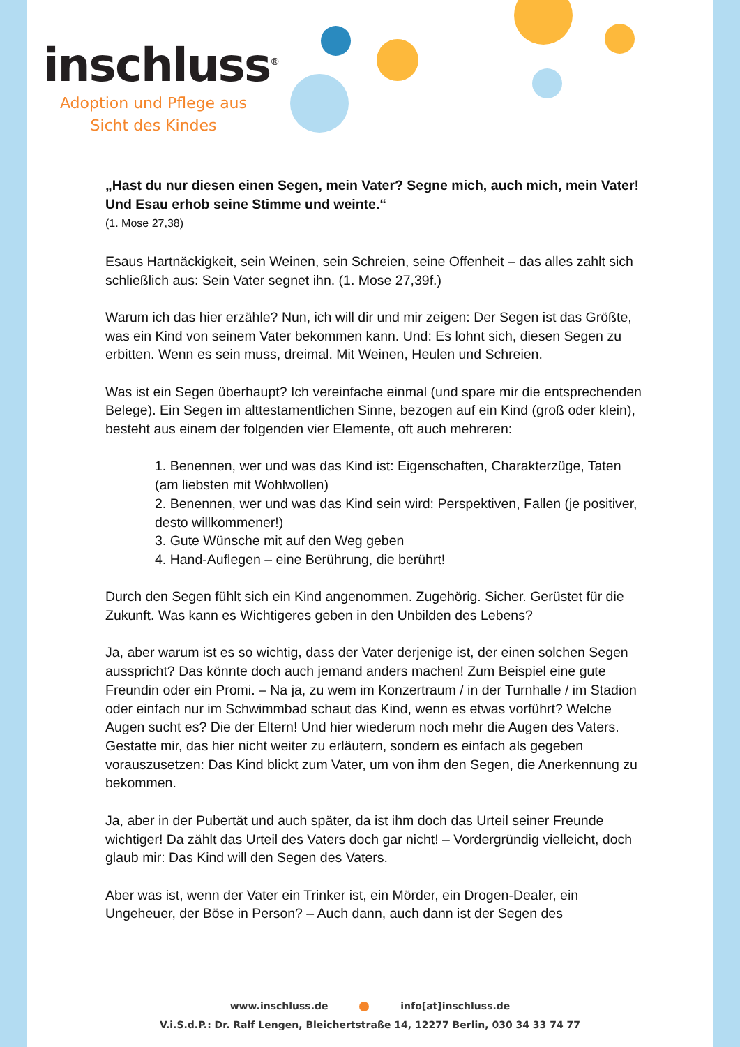inschluss<sup>®</sup>
Adoption und Pflege aus Sicht des Kindes
„Hast du nur diesen einen Segen, mein Vater? Segne mich, auch mich, mein Vater! Und Esau erhob seine Stimme und weinte.“
(1. Mose 27,38)
Esaus Hartnäckigkeit, sein Weinen, sein Schreien, seine Offenheit – das alles zahlt sich schließlich aus: Sein Vater segnet ihn. (1. Mose 27,39f.)
Warum ich das hier erzähle? Nun, ich will dir und mir zeigen: Der Segen ist das Größte, was ein Kind von seinem Vater bekommen kann. Und: Es lohnt sich, diesen Segen zu erbitten. Wenn es sein muss, dreimal. Mit Weinen, Heulen und Schreien.
Was ist ein Segen überhaupt? Ich vereinfache einmal (und spare mir die entsprechenden Belege). Ein Segen im alttestamentlichen Sinne, bezogen auf ein Kind (groß oder klein), besteht aus einem der folgenden vier Elemente, oft auch mehreren:
1. Benennen, wer und was das Kind ist: Eigenschaften, Charakterzüge, Taten (am liebsten mit Wohlwollen)
2. Benennen, wer und was das Kind sein wird: Perspektiven, Fallen (je positiver, desto willkommener!)
3. Gute Wünsche mit auf den Weg geben
4. Hand-Auflegen – eine Berührung, die berührt!
Durch den Segen fühlt sich ein Kind angenommen. Zugehörig. Sicher. Gerüstet für die Zukunft. Was kann es Wichtigeres geben in den Unbilden des Lebens?
Ja, aber warum ist es so wichtig, dass der Vater derjenige ist, der einen solchen Segen ausspricht? Das könnte doch auch jemand anders machen! Zum Beispiel eine gute Freundin oder ein Promi. – Na ja, zu wem im Konzertraum / in der Turnhalle / im Stadion oder einfach nur im Schwimmbad schaut das Kind, wenn es etwas vorführt? Welche Augen sucht es? Die der Eltern! Und hier wiederum noch mehr die Augen des Vaters. Gestatte mir, das hier nicht weiter zu erläutern, sondern es einfach als gegeben vorauszusetzen: Das Kind blickt zum Vater, um von ihm den Segen, die Anerkennung zu bekommen.
Ja, aber in der Pubertät und auch später, da ist ihm doch das Urteil seiner Freunde wichtiger! Da zählt das Urteil des Vaters doch gar nicht! – Vordergründig vielleicht, doch glaub mir: Das Kind will den Segen des Vaters.
Aber was ist, wenn der Vater ein Trinker ist, ein Mörder, ein Drogen-Dealer, ein Ungeheuer, der Böse in Person? – Auch dann, auch dann ist der Segen des
www.inschluss.de info[at]inschluss.de
V.i.S.d.P.: Dr. Ralf Lengen, Bleichertstraße 14, 12277 Berlin, 030 34 33 74 77